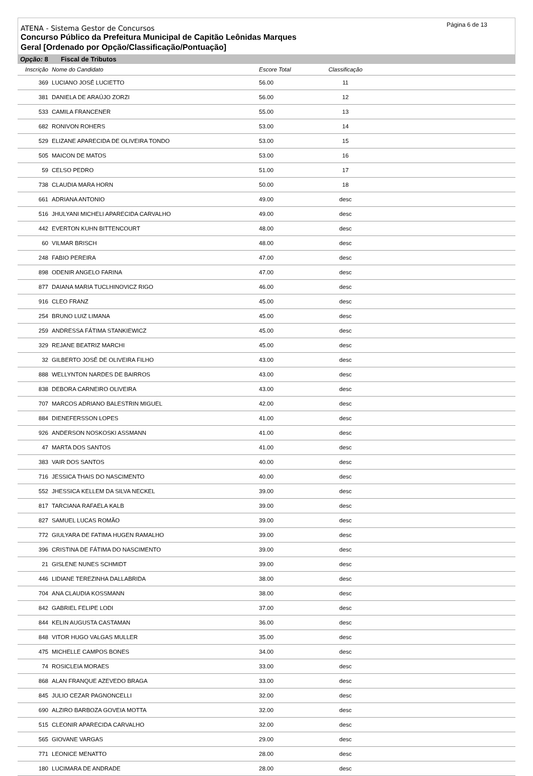Página 6 de 13
ATENA - Sistema Gestor de Concursos
Concurso Público da Prefeitura Municipal de Capitão Leônidas Marques
Geral [Ordenado por Opção/Classificação/Pontuação]
Opção: 8 Fiscal de Tributos
| Inscrição | Nome do Candidato | Escore Total | Classificação | |
| --- | --- | --- | --- | --- |
| 369 | LUCIANO JOSÉ LUCIETTO | 56.00 | 11 | |
| 381 | DANIELA DE ARAÚJO ZORZI | 56.00 | 12 | |
| 533 | CAMILA FRANCENER | 55.00 | 13 | |
| 682 | RONIVON ROHERS | 53.00 | 14 | |
| 529 | ELIZANE APARECIDA DE OLIVEIRA TONDO | 53.00 | 15 | |
| 505 | MAICON DE MATOS | 53.00 | 16 | |
| 59 | CELSO PEDRO | 51.00 | 17 | |
| 738 | CLAUDIA MARA HORN | 50.00 | 18 | |
| 661 | ADRIANA ANTONIO | 49.00 | desc | |
| 516 | JHULYANI MICHELI APARECIDA CARVALHO | 49.00 | desc | |
| 442 | EVERTON KUHN BITTENCOURT | 48.00 | desc | |
| 60 | VILMAR BRISCH | 48.00 | desc | |
| 248 | FABIO PEREIRA | 47.00 | desc | |
| 898 | ODENIR ANGELO FARINA | 47.00 | desc | |
| 877 | DAIANA MARIA TUCLHINOVICZ RIGO | 46.00 | desc | |
| 916 | CLEO FRANZ | 45.00 | desc | |
| 254 | BRUNO LUIZ LIMANA | 45.00 | desc | |
| 259 | ANDRESSA FÁTIMA STANKIEWICZ | 45.00 | desc | |
| 329 | REJANE BEATRIZ MARCHI | 45.00 | desc | |
| 32 | GILBERTO JOSÉ DE OLIVEIRA FILHO | 43.00 | desc | |
| 888 | WELLYNTON NARDES DE BAIRROS | 43.00 | desc | |
| 838 | DEBORA CARNEIRO OLIVEIRA | 43.00 | desc | |
| 707 | MARCOS ADRIANO BALESTRIN MIGUEL | 42.00 | desc | |
| 884 | DIENEFERSSON LOPES | 41.00 | desc | |
| 926 | ANDERSON NOSKOSKI ASSMANN | 41.00 | desc | |
| 47 | MARTA DOS SANTOS | 41.00 | desc | |
| 383 | VAIR DOS SANTOS | 40.00 | desc | |
| 716 | JESSICA THAIS DO NASCIMENTO | 40.00 | desc | |
| 552 | JHESSICA KELLEM DA SILVA NECKEL | 39.00 | desc | |
| 817 | TARCIANA RAFAELA KALB | 39.00 | desc | |
| 827 | SAMUEL LUCAS ROMÃO | 39.00 | desc | |
| 772 | GIULYARA DE FATIMA HUGEN RAMALHO | 39.00 | desc | |
| 396 | CRISTINA DE FÁTIMA DO NASCIMENTO | 39.00 | desc | |
| 21 | GISLENE NUNES SCHMIDT | 39.00 | desc | |
| 446 | LIDIANE TEREZINHA DALLABRIDA | 38.00 | desc | |
| 704 | ANA CLAUDIA KOSSMANN | 38.00 | desc | |
| 842 | GABRIEL FELIPE LODI | 37.00 | desc | |
| 844 | KELIN AUGUSTA CASTAMAN | 36.00 | desc | |
| 848 | VITOR HUGO VALGAS MULLER | 35.00 | desc | |
| 475 | MICHELLE CAMPOS BONES | 34.00 | desc | |
| 74 | ROSICLEIA MORAES | 33.00 | desc | |
| 868 | ALAN FRANQUE AZEVEDO BRAGA | 33.00 | desc | |
| 845 | JULIO CEZAR PAGNONCELLI | 32.00 | desc | |
| 690 | ALZIRO BARBOZA GOVEIA MOTTA | 32.00 | desc | |
| 515 | CLEONIR APARECIDA CARVALHO | 32.00 | desc | |
| 565 | GIOVANE VARGAS | 29.00 | desc | |
| 771 | LEONICE MENATTO | 28.00 | desc | |
| 180 | LUCIMARA DE ANDRADE | 28.00 | desc | |